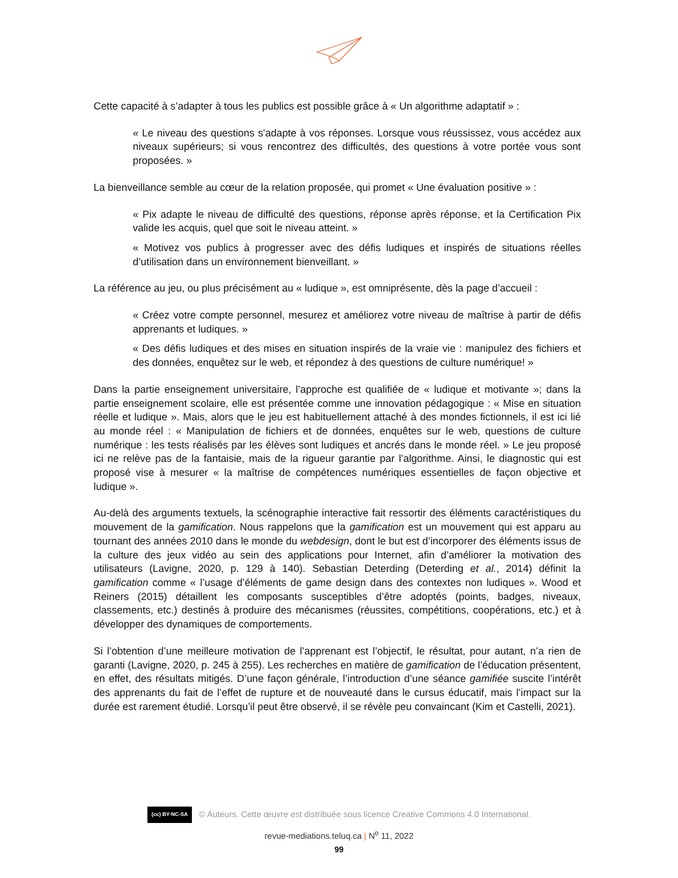Cette capacité à s’adapter à tous les publics est possible grâce à « Un algorithme adaptatif » :
« Le niveau des questions s'adapte à vos réponses. Lorsque vous réussissez, vous accédez aux niveaux supérieurs; si vous rencontrez des difficultés, des questions à votre portée vous sont proposées. »
La bienveillance semble au cœur de la relation proposée, qui promet « Une évaluation positive » :
« Pix adapte le niveau de difficulté des questions, réponse après réponse, et la Certification Pix valide les acquis, quel que soit le niveau atteint. »
« Motivez vos publics à progresser avec des défis ludiques et inspirés de situations réelles d’utilisation dans un environnement bienveillant. »
La référence au jeu, ou plus précisément au « ludique », est omniprésente, dès la page d’accueil :
« Créez votre compte personnel, mesurez et améliorez votre niveau de maîtrise à partir de défis apprenants et ludiques. »
« Des défis ludiques et des mises en situation inspirés de la vraie vie : manipulez des fichiers et des données, enquêtez sur le web, et répondez à des questions de culture numérique! »
Dans la partie enseignement universitaire, l’approche est qualifiée de « ludique et motivante »; dans la partie enseignement scolaire, elle est présentée comme une innovation pédagogique : « Mise en situation réelle et ludique ». Mais, alors que le jeu est habituellement attaché à des mondes fictionnels, il est ici lié au monde réel : « Manipulation de fichiers et de données, enquêtes sur le web, questions de culture numérique : les tests réalisés par les élèves sont ludiques et ancrés dans le monde réel. » Le jeu proposé ici ne relève pas de la fantaisie, mais de la rigueur garantie par l’algorithme. Ainsi, le diagnostic qui est proposé vise à mesurer « la maîtrise de compétences numériques essentielles de façon objective et ludique ».
Au-delà des arguments textuels, la scénographie interactive fait ressortir des éléments caractéristiques du mouvement de la gamification. Nous rappelons que la gamification est un mouvement qui est apparu au tournant des années 2010 dans le monde du webdesign, dont le but est d’incorporer des éléments issus de la culture des jeux vidéo au sein des applications pour Internet, afin d’améliorer la motivation des utilisateurs (Lavigne, 2020, p. 129 à 140). Sebastian Deterding (Deterding et al., 2014) définit la gamification comme « l’usage d’éléments de game design dans des contextes non ludiques ». Wood et Reiners (2015) détaillent les composants susceptibles d’être adoptés (points, badges, niveaux, classements, etc.) destinés à produire des mécanismes (réussites, compétitions, coopérations, etc.) et à développer des dynamiques de comportements.
Si l’obtention d’une meilleure motivation de l’apprenant est l’objectif, le résultat, pour autant, n’a rien de garanti (Lavigne, 2020, p. 245 à 255). Les recherches en matière de gamification de l’éducation présentent, en effet, des résultats mitigés. D’une façon générale, l’introduction d’une séance gamifiée suscite l’intérêt des apprenants du fait de l’effet de rupture et de nouveauté dans le cursus éducatif, mais l’impact sur la durée est rarement étudié. Lorsqu’il peut être observé, il se révèle peu convaincant (Kim et Castelli, 2021).
(cc) BY-NC-SA © Auteurs. Cette œuvre est distribuée sous licence Creative Commons 4.0 International.
revue-mediations.teluq.ca | N<sup>o</sup> 11, 2022
99